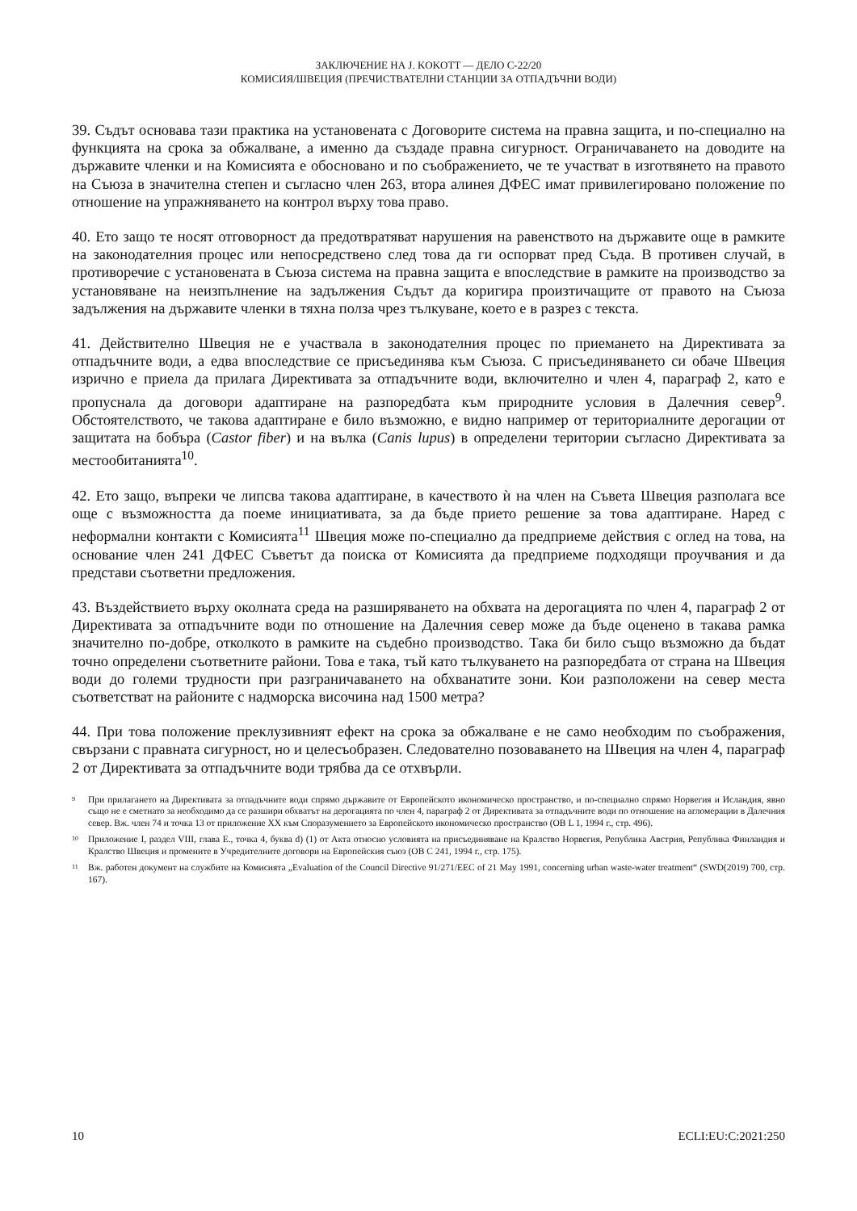ЗАКЛЮЧЕНИЕ НА J. KOKOTT — ДЕЛО C-22/20
КОМИСИЯ/ШВЕЦИЯ (ПРЕЧИСТВАТЕЛНИ СТАНЦИИ ЗА ОТПАДЪЧНИ ВОДИ)
39. Съдът основава тази практика на установената с Договорите система на правна защита, и по-специално на функцията на срока за обжалване, а именно да създаде правна сигурност. Ограничаването на доводите на държавите членки и на Комисията е обосновано и по съображението, че те участват в изготвянето на правото на Съюза в значителна степен и съгласно член 263, втора алинея ДФЕС имат привилегировано положение по отношение на упражняването на контрол върху това право.
40. Ето защо те носят отговорност да предотвратяват нарушения на равенството на държавите още в рамките на законодателния процес или непосредствено след това да ги оспорват пред Съда. В противен случай, в противоречие с установената в Съюза система на правна защита е впоследствие в рамките на производство за установяване на неизпълнение на задължения Съдът да коригира произтичащите от правото на Съюза задължения на държавите членки в тяхна полза чрез тълкуване, което е в разрез с текста.
41. Действително Швеция не е участвала в законодателния процес по приемането на Директивата за отпадъчните води, а едва впоследствие се присъединява към Съюза. С присъединяването си обаче Швеция изрично е приела да прилага Директивата за отпадъчните води, включително и член 4, параграф 2, като е пропуснала да договори адаптиране на разпоредбата към природните условия в Далечния север<sup>9</sup>. Обстоятелството, че такова адаптиране е било възможно, е видно например от териториалните дерогации от защитата на бобъра (Castor fiber) и на вълка (Canis lupus) в определени територии съгласно Директивата за местообитанията<sup>10</sup>.
42. Ето защо, въпреки че липсва такова адаптиране, в качеството ѝ на член на Съвета Швеция разполага все още с възможността да поеме инициативата, за да бъде прието решение за това адаптиране. Наред с неформални контакти с Комисията<sup>11</sup> Швеция може по-специално да предприеме действия с оглед на това, на основание член 241 ДФЕС Съветът да поиска от Комисията да предприеме подходящи проучвания и да представи съответни предложения.
43. Въздействието върху околната среда на разширяването на обхвата на дерогацията по член 4, параграф 2 от Директивата за отпадъчните води по отношение на Далечния север може да бъде оценено в такава рамка значително по-добре, отколкото в рамките на съдебно производство. Така би било също възможно да бъдат точно определени съответните райони. Това е така, тъй като тълкуването на разпоредбата от страна на Швеция води до големи трудности при разграничаването на обхванатите зони. Кои разположени на север места съответстват на районите с надморска височина над 1500 метра?
44. При това положение преклузивният ефект на срока за обжалване е не само необходим по съображения, свързани с правната сигурност, но и целесъобразен. Следователно позоваването на Швеция на член 4, параграф 2 от Директивата за отпадъчните води трябва да се отхвърли.
9 При прилагането на Директивата за отпадъчните води спрямо държавите от Европейското икономическо пространство, и по-специално спрямо Норвегия и Исландия, явно също не е сметнато за необходимо да се разшири обхватът на дерогацията по член 4, параграф 2 от Директивата за отпадъчните води по отношение на агломерации в Далечния север. Вж. член 74 и точка 13 от приложение XX към Споразумението за Европейското икономическо пространство (ОВ L 1, 1994 г., стр. 496).
10 Приложение I, раздел VIII, глава E., точка 4, буква d) (1) от Акта относно условията на присъединяване на Кралство Норвегия, Република Австрия, Република Финландия и Кралство Швеция и промените в Учредителните договори на Европейския съюз (ОВ C 241, 1994 г., стр. 175).
11 Вж. работен документ на службите на Комисията „Evaluation of the Council Directive 91/271/EEC of 21 May 1991, concerning urban waste-water treatment“ (SWD(2019) 700, стр. 167).
10 ECLI:EU:C:2021:250